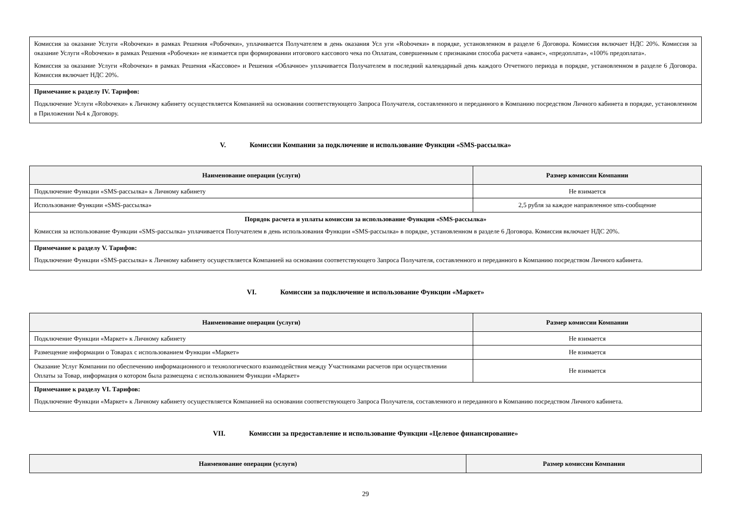| Комиссия за оказание Услуги «Robочеки» в рамках Решения «Робочеки», уплачивается Получателем в день оказания Усл уги «Robочеки» в порядке, установленном в разделе 6 Договора. Комиссия включает НДС 20%. Комиссия за оказание Услуги «Robочеки» в рамках Решения «Робочеки» не взимается при формировании итогового кассового чека по Оплатам, совершенным с признаками способа расчета «аванс», «предоплата», «100% предоплата». Комиссия за оказание Услуги «Robочеки» в рамках Решения «Кассовое» и Решения «Облачное» уплачивается Получателем в последний календарный день каждого Отчетного периода в порядке, установленном в разделе 6 Договора. Комиссия включает НДС 20%. |
| Примечание к разделу IV. Тарифов: Подключение Услуги «Robочеки» к Личному кабинету осуществляется Компанией на основании соответствующего Запроса Получателя, составленного и переданного в Компанию посредством Личного кабинета в порядке, установленном в Приложении №4 к Договору. |
V. Комиссии Компании за подключение и использование Функции «SMS-рассылка»
| Наименование операции (услуги) | Размер комиссии Компании |
| --- | --- |
| Подключение Функции «SMS-рассылка» к Личному кабинету | Не взимается |
| Использование Функции «SMS-рассылка» | 2,5 рубля за каждое направленное sms-сообщение |
| Порядок расчета и уплаты комиссии за использование Функции «SMS-рассылка» Комиссия за использование Функции «SMS-рассылка» уплачивается Получателем в день использования Функции «SMS-рассылка» в порядке, установленном в разделе 6 Договора. Комиссия включает НДС 20%. | |
| Примечание к разделу V. Тарифов: Подключение Функции «SMS-рассылка» к Личному кабинету осуществляется Компанией на основании соответствующего Запроса Получателя, составленного и переданного в Компанию посредством Личного кабинета. | |
VI. Комиссии за подключение и использование Функции «Маркет»
| Наименование операции (услуги) | Размер комиссии Компании |
| --- | --- |
| Подключение Функции «Маркет» к Личному кабинету | Не взимается |
| Размещение информации о Товарах с использованием Функции «Маркет» | Не взимается |
| Оказание Услуг Компании по обеспечению информационного и технологического взаимодействия между Участниками расчетов при осуществлении Оплаты за Товар, информация о котором была размещена с использованием Функции «Маркет» | Не взимается |
| Примечание к разделу VI. Тарифов: Подключение Функции «Маркет» к Личному кабинету осуществляется Компанией на основании соответствующего Запроса Получателя, составленного и переданного в Компанию посредством Личного кабинета. | |
VII. Комиссии за предоставление и использование Функции «Целевое финансирование»
| Наименование операции (услуги) | Размер комиссии Компании |
| --- | --- |
29